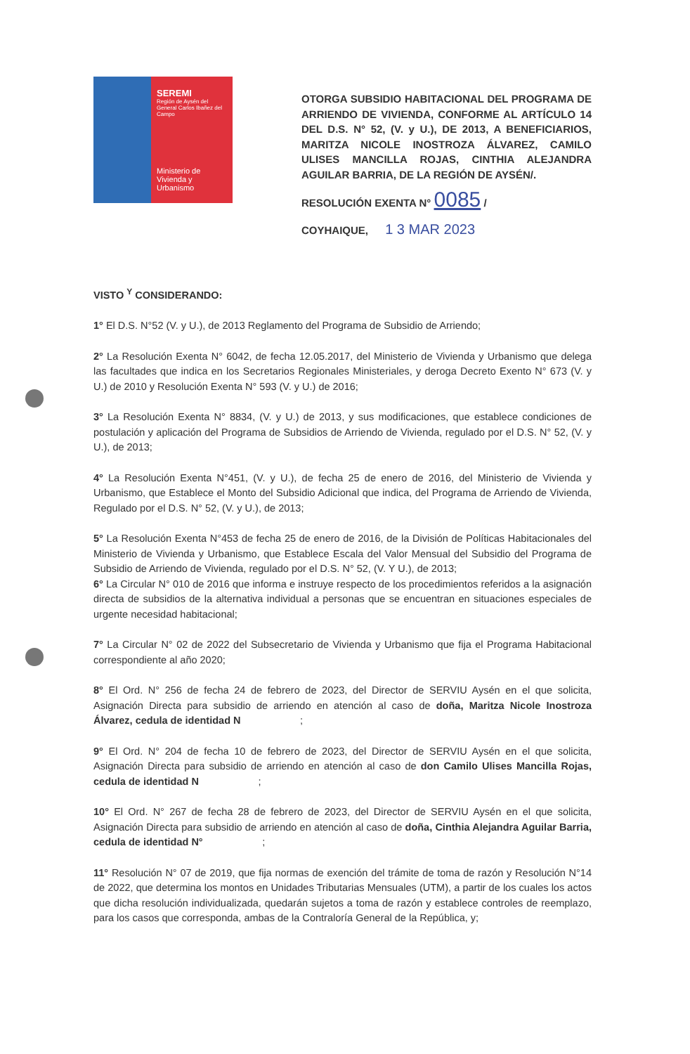SEREMI
Región de Aysén del General Carlos Ibañez del Campo
Ministerio de Vivienda y Urbanismo
OTORGA SUBSIDIO HABITACIONAL DEL PROGRAMA DE ARRIENDO DE VIVIENDA, CONFORME AL ARTÍCULO 14 DEL D.S. N° 52, (V. y U.), DE 2013, A BENEFICIARIOS, MARITZA NICOLE INOSTROZA ÁLVAREZ, CAMILO ULISES MANCILLA ROJAS, CINTHIA ALEJANDRA AGUILAR BARRIA, DE LA REGIÓN DE AYSÉN/.
RESOLUCIÓN EXENTA N° 0085 /
COYHAIQUE, 1 3 MAR 2023
VISTO <sup>Y</sup> CONSIDERANDO:
1° El D.S. N°52 (V. y U.), de 2013 Reglamento del Programa de Subsidio de Arriendo;
2° La Resolución Exenta N° 6042, de fecha 12.05.2017, del Ministerio de Vivienda y Urbanismo que delega las facultades que indica en los Secretarios Regionales Ministeriales, y deroga Decreto Exento N° 673 (V. y U.) de 2010 y Resolución Exenta N° 593 (V. y U.) de 2016;
3° La Resolución Exenta N° 8834, (V. y U.) de 2013, y sus modificaciones, que establece condiciones de postulación y aplicación del Programa de Subsidios de Arriendo de Vivienda, regulado por el D.S. N° 52, (V. y U.), de 2013;
4° La Resolución Exenta N°451, (V. y U.), de fecha 25 de enero de 2016, del Ministerio de Vivienda y Urbanismo, que Establece el Monto del Subsidio Adicional que indica, del Programa de Arriendo de Vivienda, Regulado por el D.S. N° 52, (V. y U.), de 2013;
5° La Resolución Exenta N°453 de fecha 25 de enero de 2016, de la División de Políticas Habitacionales del Ministerio de Vivienda y Urbanismo, que Establece Escala del Valor Mensual del Subsidio del Programa de Subsidio de Arriendo de Vivienda, regulado por el D.S. N° 52, (V. Y U.), de 2013;
6° La Circular N° 010 de 2016 que informa e instruye respecto de los procedimientos referidos a la asignación directa de subsidios de la alternativa individual a personas que se encuentran en situaciones especiales de urgente necesidad habitacional;
7° La Circular N° 02 de 2022 del Subsecretario de Vivienda y Urbanismo que fija el Programa Habitacional correspondiente al año 2020;
8° El Ord. N° 256 de fecha 24 de febrero de 2023, del Director de SERVIU Aysén en el que solicita, Asignación Directa para subsidio de arriendo en atención al caso de doña, Maritza Nicole Inostroza Álvarez, cedula de identidad N ;
9° El Ord. N° 204 de fecha 10 de febrero de 2023, del Director de SERVIU Aysén en el que solicita, Asignación Directa para subsidio de arriendo en atención al caso de don Camilo Ulises Mancilla Rojas, cedula de identidad N ;
10° El Ord. N° 267 de fecha 28 de febrero de 2023, del Director de SERVIU Aysén en el que solicita, Asignación Directa para subsidio de arriendo en atención al caso de doña, Cinthia Alejandra Aguilar Barria, cedula de identidad N° ;
11° Resolución N° 07 de 2019, que fija normas de exención del trámite de toma de razón y Resolución N°14 de 2022, que determina los montos en Unidades Tributarias Mensuales (UTM), a partir de los cuales los actos que dicha resolución individualizada, quedarán sujetos a toma de razón y establece controles de reemplazo, para los casos que corresponda, ambas de la Contraloría General de la República, y;